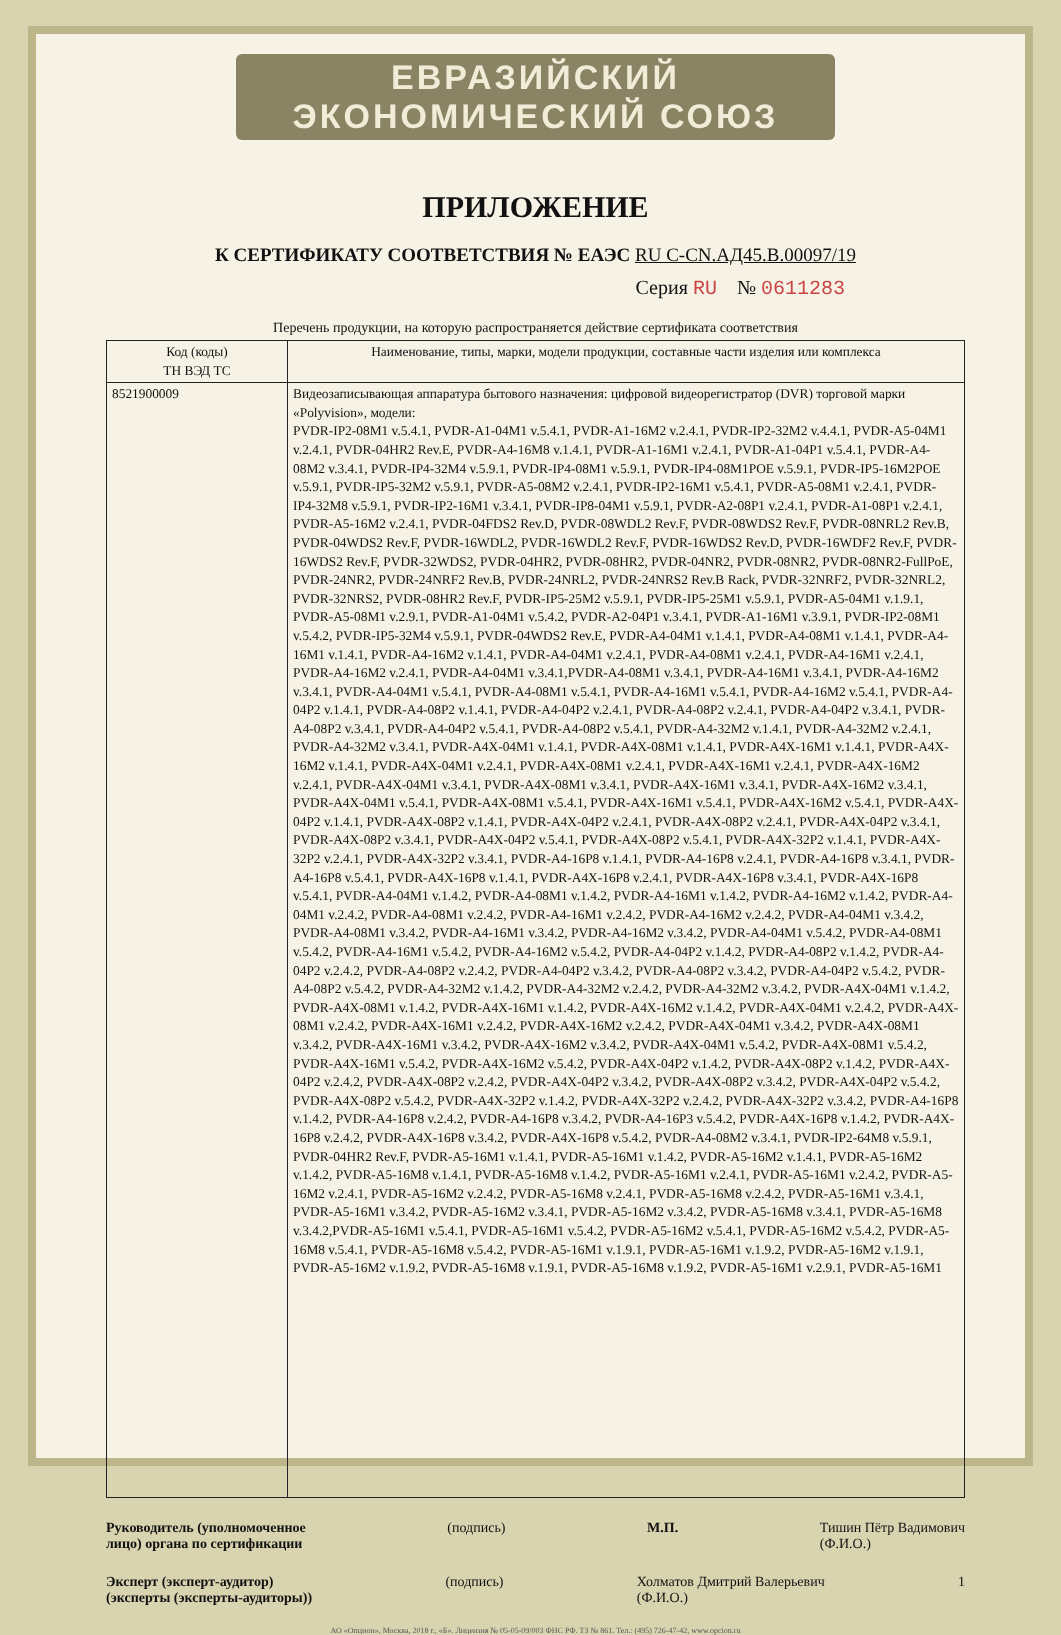ЕВРАЗИЙСКИЙ ЭКОНОМИЧЕСКИЙ СОЮЗ
ПРИЛОЖЕНИЕ
К СЕРТИФИКАТУ СООТВЕТСТВИЯ № ЕАЭС RU С-CN.АД45.В.00097/19
Серия RU № 0611283
Перечень продукции, на которую распространяется действие сертификата соответствия
| Код (коды) ТН ВЭД ТС | Наименование, типы, марки, модели продукции, составные части изделия или комплекса |
| --- | --- |
| 8521900009 | Видеозаписывающая аппаратура бытового назначения: цифровой видеорегистратор (DVR) торговой марки «Polyvision», модели: PVDR-IP2-08M1 v.5.4.1, PVDR-A1-04M1 v.5.4.1, PVDR-A1-16M2 v.2.4.1, PVDR-IP2-32M2 v.4.4.1, PVDR-A5-04M1 v.2.4.1, PVDR-04HR2 Rev.E, PVDR-A4-16M8 v.1.4.1, PVDR-A1-16M1 v.2.4.1, PVDR-A1-04P1 v.5.4.1, PVDR-A4-08M2 v.3.4.1, PVDR-IP4-32M4 v.5.9.1, PVDR-IP4-08M1 v.5.9.1, PVDR-IP4-08M1POE v.5.9.1, PVDR-IP5-16M2POE v.5.9.1, PVDR-IP5-32M2 v.5.9.1, PVDR-A5-08M2 v.2.4.1, PVDR-IP2-16M1 v.5.4.1, PVDR-A5-08M1 v.2.4.1, PVDR-IP4-32M8 v.5.9.1, PVDR-IP2-16M1 v.3.4.1, PVDR-IP8-04M1 v.5.9.1, PVDR-A2-08P1 v.2.4.1, PVDR-A1-08P1 v.2.4.1, PVDR-A5-16M2 v.2.4.1, PVDR-04FDS2 Rev.D, PVDR-08WDL2 Rev.F, PVDR-08WDS2 Rev.F, PVDR-08NRL2 Rev.B, PVDR-04WDS2 Rev.F, PVDR-16WDL2, PVDR-16WDL2 Rev.F, PVDR-16WDS2 Rev.D, PVDR-16WDF2 Rev.F, PVDR-16WDS2 Rev.F, PVDR-32WDS2, PVDR-04HR2, PVDR-08HR2, PVDR-04NR2, PVDR-08NR2, PVDR-08NR2-FullPoE, PVDR-24NR2, PVDR-24NRF2 Rev.B, PVDR-24NRL2, PVDR-24NRS2 Rev.B Rack, PVDR-32NRF2, PVDR-32NRL2, PVDR-32NRS2, PVDR-08HR2 Rev.F, PVDR-IP5-25M2 v.5.9.1, PVDR-IP5-25M1 v.5.9.1, PVDR-A5-04M1 v.1.9.1, PVDR-A5-08M1 v.2.9.1, PVDR-A1-04M1 v.5.4.2, PVDR-A2-04P1 v.3.4.1, PVDR-A1-16M1 v.3.9.1, PVDR-IP2-08M1 v.5.4.2, PVDR-IP5-32M4 v.5.9.1, PVDR-04WDS2 Rev.E, PVDR-A4-04M1 v.1.4.1, PVDR-A4-08M1 v.1.4.1, PVDR-A4-16M1 v.1.4.1, PVDR-A4-16M2 v.1.4.1, PVDR-A4-04M1 v.2.4.1, PVDR-A4-08M1 v.2.4.1, PVDR-A4-16M1 v.2.4.1, PVDR-A4-16M2 v.2.4.1, PVDR-A4-04M1 v.3.4.1,PVDR-A4-08M1 v.3.4.1, PVDR-A4-16M1 v.3.4.1, PVDR-A4-16M2 v.3.4.1, PVDR-A4-04M1 v.5.4.1, PVDR-A4-08M1 v.5.4.1, PVDR-A4-16M1 v.5.4.1, PVDR-A4-16M2 v.5.4.1, PVDR-A4-04P2 v.1.4.1, PVDR-A4-08P2 v.1.4.1, PVDR-A4-04P2 v.2.4.1, PVDR-A4-08P2 v.2.4.1, PVDR-A4-04P2 v.3.4.1, PVDR-A4-08P2 v.3.4.1, PVDR-A4-04P2 v.5.4.1, PVDR-A4-08P2 v.5.4.1, PVDR-A4-32M2 v.1.4.1, PVDR-A4-32M2 v.2.4.1, PVDR-A4-32M2 v.3.4.1, PVDR-A4X-04M1 v.1.4.1, PVDR-A4X-08M1 v.1.4.1, PVDR-A4X-16M1 v.1.4.1, PVDR-A4X-16M2 v.1.4.1, PVDR-A4X-04M1 v.2.4.1, PVDR-A4X-08M1 v.2.4.1, PVDR-A4X-16M1 v.2.4.1, PVDR-A4X-16M2 v.2.4.1, PVDR-A4X-04M1 v.3.4.1, PVDR-A4X-08M1 v.3.4.1, PVDR-A4X-16M1 v.3.4.1, PVDR-A4X-16M2 v.3.4.1, PVDR-A4X-04M1 v.5.4.1, PVDR-A4X-08M1 v.5.4.1, PVDR-A4X-16M1 v.5.4.1, PVDR-A4X-16M2 v.5.4.1, PVDR-A4X-04P2 v.1.4.1, PVDR-A4X-08P2 v.1.4.1, PVDR-A4X-04P2 v.2.4.1, PVDR-A4X-08P2 v.2.4.1, PVDR-A4X-04P2 v.3.4.1, PVDR-A4X-08P2 v.3.4.1, PVDR-A4X-04P2 v.5.4.1, PVDR-A4X-08P2 v.5.4.1, PVDR-A4X-32P2 v.1.4.1, PVDR-A4X-32P2 v.2.4.1, PVDR-A4X-32P2 v.3.4.1, PVDR-A4-16P8 v.1.4.1, PVDR-A4-16P8 v.2.4.1, PVDR-A4-16P8 v.3.4.1, PVDR-A4-16P8 v.5.4.1, PVDR-A4X-16P8 v.1.4.1, PVDR-A4X-16P8 v.2.4.1, PVDR-A4X-16P8 v.3.4.1, PVDR-A4X-16P8 v.5.4.1, PVDR-A4-04M1 v.1.4.2, PVDR-A4-08M1 v.1.4.2, PVDR-A4-16M1 v.1.4.2, PVDR-A4-16M2 v.1.4.2, PVDR-A4-04M1 v.2.4.2, PVDR-A4-08M1 v.2.4.2, PVDR-A4-16M1 v.2.4.2, PVDR-A4-16M2 v.2.4.2, PVDR-A4-04M1 v.3.4.2, PVDR-A4-08M1 v.3.4.2, PVDR-A4-16M1 v.3.4.2, PVDR-A4-16M2 v.3.4.2, PVDR-A4-04M1 v.5.4.2, PVDR-A4-08M1 v.5.4.2, PVDR-A4-16M1 v.5.4.2, PVDR-A4-16M2 v.5.4.2, PVDR-A4-04P2 v.1.4.2, PVDR-A4-08P2 v.1.4.2, PVDR-A4-04P2 v.2.4.2, PVDR-A4-08P2 v.2.4.2, PVDR-A4-04P2 v.3.4.2, PVDR-A4-08P2 v.3.4.2, PVDR-A4-04P2 v.5.4.2, PVDR-A4-08P2 v.5.4.2, PVDR-A4-32M2 v.1.4.2, PVDR-A4-32M2 v.2.4.2, PVDR-A4-32M2 v.3.4.2, PVDR-A4X-04M1 v.1.4.2, PVDR-A4X-08M1 v.1.4.2, PVDR-A4X-16M1 v.1.4.2, PVDR-A4X-16M2 v.1.4.2, PVDR-A4X-04M1 v.2.4.2, PVDR-A4X-08M1 v.2.4.2, PVDR-A4X-16M1 v.2.4.2, PVDR-A4X-16M2 v.2.4.2, PVDR-A4X-04M1 v.3.4.2, PVDR-A4X-08M1 v.3.4.2, PVDR-A4X-16M1 v.3.4.2, PVDR-A4X-16M2 v.3.4.2, PVDR-A4X-04M1 v.5.4.2, PVDR-A4X-08M1 v.5.4.2, PVDR-A4X-16M1 v.5.4.2, PVDR-A4X-16M2 v.5.4.2, PVDR-A4X-04P2 v.1.4.2, PVDR-A4X-08P2 v.1.4.2, PVDR-A4X-04P2 v.2.4.2, PVDR-A4X-08P2 v.2.4.2, PVDR-A4X-04P2 v.3.4.2, PVDR-A4X-08P2 v.3.4.2, PVDR-A4X-04P2 v.5.4.2, PVDR-A4X-08P2 v.5.4.2, PVDR-A4X-32P2 v.1.4.2, PVDR-A4X-32P2 v.2.4.2, PVDR-A4X-32P2 v.3.4.2, PVDR-A4-16P8 v.1.4.2, PVDR-A4-16P8 v.2.4.2, PVDR-A4-16P8 v.3.4.2, PVDR-A4-16P3 v.5.4.2, PVDR-A4X-16P8 v.1.4.2, PVDR-A4X-16P8 v.2.4.2, PVDR-A4X-16P8 v.3.4.2, PVDR-A4X-16P8 v.5.4.2, PVDR-A4-08M2 v.3.4.1, PVDR-IP2-64M8 v.5.9.1, PVDR-04HR2 Rev.F, PVDR-A5-16M1 v.1.4.1, PVDR-A5-16M1 v.1.4.2, PVDR-A5-16M2 v.1.4.1, PVDR-A5-16M2 v.1.4.2, PVDR-A5-16M8 v.1.4.1, PVDR-A5-16M8 v.1.4.2, PVDR-A5-16M1 v.2.4.1, PVDR-A5-16M1 v.2.4.2, PVDR-A5-16M2 v.2.4.1, PVDR-A5-16M2 v.2.4.2, PVDR-A5-16M8 v.2.4.1, PVDR-A5-16M8 v.2.4.2, PVDR-A5-16M1 v.3.4.1, PVDR-A5-16M1 v.3.4.2, PVDR-A5-16M2 v.3.4.1, PVDR-A5-16M2 v.3.4.2, PVDR-A5-16M8 v.3.4.1, PVDR-A5-16M8 v.3.4.2,PVDR-A5-16M1 v.5.4.1, PVDR-A5-16M1 v.5.4.2, PVDR-A5-16M2 v.5.4.1, PVDR-A5-16M2 v.5.4.2, PVDR-A5-16M8 v.5.4.1, PVDR-A5-16M8 v.5.4.2, PVDR-A5-16M1 v.1.9.1, PVDR-A5-16M1 v.1.9.2, PVDR-A5-16M2 v.1.9.1, PVDR-A5-16M2 v.1.9.2, PVDR-A5-16M8 v.1.9.1, PVDR-A5-16M8 v.1.9.2, PVDR-A5-16M1 v.2.9.1, PVDR-A5-16M1 |
Руководитель (уполномоченное
лицо) органа по сертификации (подпись) М.П. Тишин Пётр Вадимович
(Ф.И.О.)
Эксперт (эксперт-аудитор)
(эксперты (эксперты-аудиторы)) (подпись) Холматов Дмитрий Валерьевич
(Ф.И.О.) 1
АО «Опцион», Москва, 2018 г., «Б». Лицензия № 05-05-09/003 ФНС РФ. ТЗ № 861. Тел.: (495) 726-47-42, www.opcion.ru